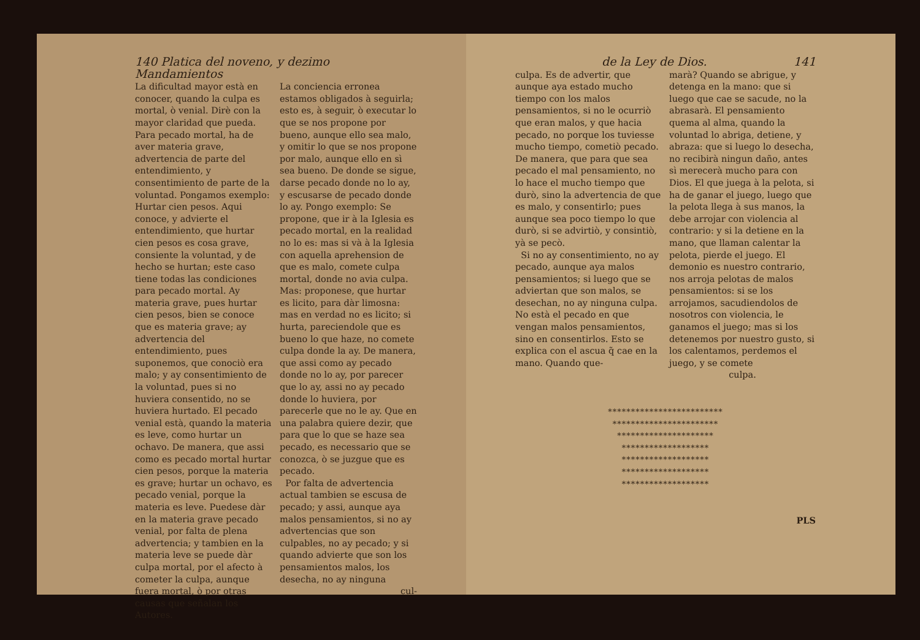140 Platica del noveno, y dezimo Mandamientos
La dificultad mayor està en conocer, quando la culpa es mortal, ò venial. Dirè con la mayor claridad que pueda. Para pecado mortal, ha de aver materia grave, advertencia de parte del entendimiento, y consentimiento de parte de la voluntad. Pongamos exemplo: Hurtar cien pesos. Aqui conoce, y advierte el entendimiento, que hurtar cien pesos es cosa grave, consiente la voluntad, y de hecho se hurtan; este caso tiene todas las condiciones para pecado mortal. Ay materia grave, pues hurtar cien pesos, bien se conoce que es materia grave; ay advertencia del entendimiento, pues suponemos, que conociò era malo; y ay consentimiento de la voluntad, pues si no huviera consentido, no se huviera hurtado. El pecado venial està, quando la materia es leve, como hurtar un ochavo. De manera, que assi como es pecado mortal hurtar cien pesos, porque la materia es grave; hurtar un ochavo, es pecado venial, porque la materia es leve. Puedese dàr en la materia grave pecado venial, por falta de plena advertencia; y tambien en la materia leve se puede dàr culpa mortal, por el afecto à cometer la culpa, aunque fuera mortal, ò por otras causas que señalan los Autores.
La conciencia erronea estamos obligados à seguirla; esto es, à seguir, ò executar lo que se nos propone por bueno, aunque ello sea malo, y omitir lo que se nos propone por malo, aunque ello en sì sea bueno. De donde se sigue, darse pecado donde no lo ay, y escusarse de pecado donde lo ay. Pongo exemplo: Se propone, que ir à la Iglesia es pecado mortal, en la realidad no lo es: mas si và à la Iglesia con aquella aprehension de que es malo, comete culpa mortal, donde no avia culpa. Mas: proponese, que hurtar es licito, para dàr limosna: mas en verdad no es licito; si hurta, pareciendole que es bueno lo que haze, no comete culpa donde la ay. De manera, que assi como ay pecado donde no lo ay, por parecer que lo ay, assi no ay pecado donde lo huviera, por parecerle que no le ay. Que en una palabra quiere dezir, que para que lo que se haze sea pecado, es necessario que se conozca, ò se juzgue que es pecado.
Por falta de advertencia actual tambien se escusa de pecado; y assi, aunque aya malos pensamientos, si no ay advertencias que son culpables, no ay pecado; y si quando advierte que son los pensamientos malos, los desecha, no ay ninguna
cul-
de la Ley de Dios. 141
culpa. Es de advertir, que aunque aya estado mucho tiempo con los malos pensamientos, si no le ocurriò que eran malos, y que hacia pecado, no porque los tuviesse mucho tiempo, cometiò pecado. De manera, que para que sea pecado el mal pensamiento, no lo hace el mucho tiempo que durò, sino la advertencia de que es malo, y consentirlo; pues aunque sea poco tiempo lo que durò, si se advirtiò, y consintiò, yà se pecò.
Si no ay consentimiento, no ay pecado, aunque aya malos pensamientos; si luego que se adviertan que son malos, se desechan, no ay ninguna culpa. No està el pecado en que vengan malos pensamientos, sino en consentirlos. Esto se explica con el ascua q̃ cae en la mano. Quando que-
marà? Quando se abrigue, y detenga en la mano: que si luego que cae se sacude, no la abrasarà. El pensamiento quema al alma, quando la voluntad lo abriga, detiene, y abraza: que si luego lo desecha, no recibirà ningun daño, antes sì merecerà mucho para con Dios. El que juega à la pelota, si ha de ganar el juego, luego que la pelota llega à sus manos, la debe arrojar con violencia al contrario: y si la detiene en la mano, que llaman calentar la pelota, pierde el juego. El demonio es nuestro contrario, nos arroja pelotas de malos pensamientos: si se los arrojamos, sacudiendolos de nosotros con violencia, le ganamos el juego; mas si los detenemos por nuestro gusto, si los calentamos, perdemos el juego, y se comete
culpa.
*************************
***********************
*********************
*******************
*******************
*******************
*******************
PLS